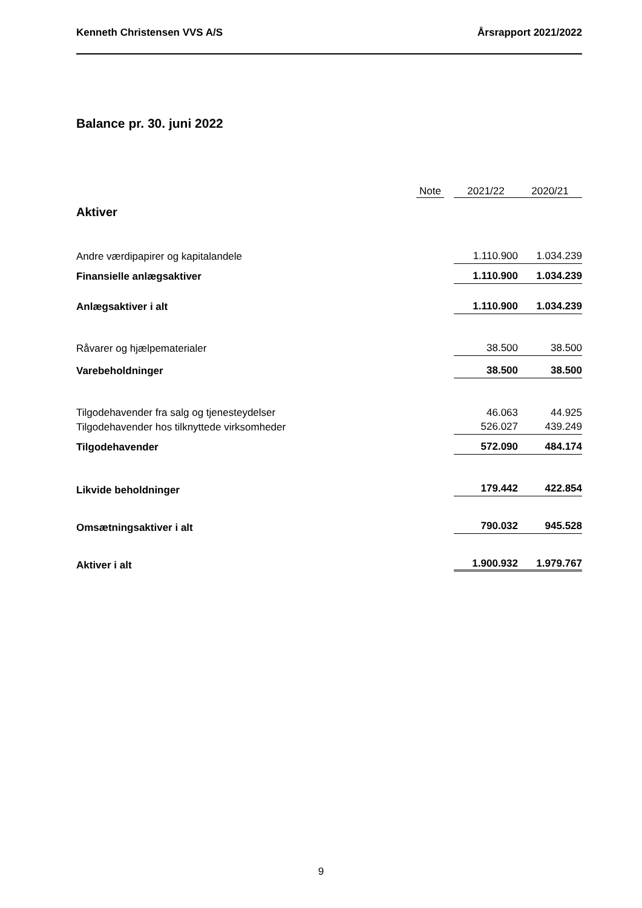Kenneth Christensen VVS A/S Årsrapport 2021/2022
Balance pr. 30. juni 2022
| | Note | 2021/22 | 2020/21 |
| --- | --- | --- | --- |
| Aktiver | | | |
| Andre værdipapirer og kapitalandele | | 1.110.900 | 1.034.239 |
| Finansielle anlægsaktiver | | 1.110.900 | 1.034.239 |
| Anlægsaktiver i alt | | 1.110.900 | 1.034.239 |
| Råvarer og hjælpematerialer | | 38.500 | 38.500 |
| Varebeholdninger | | 38.500 | 38.500 |
| Tilgodehavender fra salg og tjenesteydelser | | 46.063 | 44.925 |
| Tilgodehavender hos tilknyttede virksomheder | | 526.027 | 439.249 |
| Tilgodehavender | | 572.090 | 484.174 |
| Likvide beholdninger | | 179.442 | 422.854 |
| Omsætningsaktiver i alt | | 790.032 | 945.528 |
| Aktiver i alt | | 1.900.932 | 1.979.767 |
9